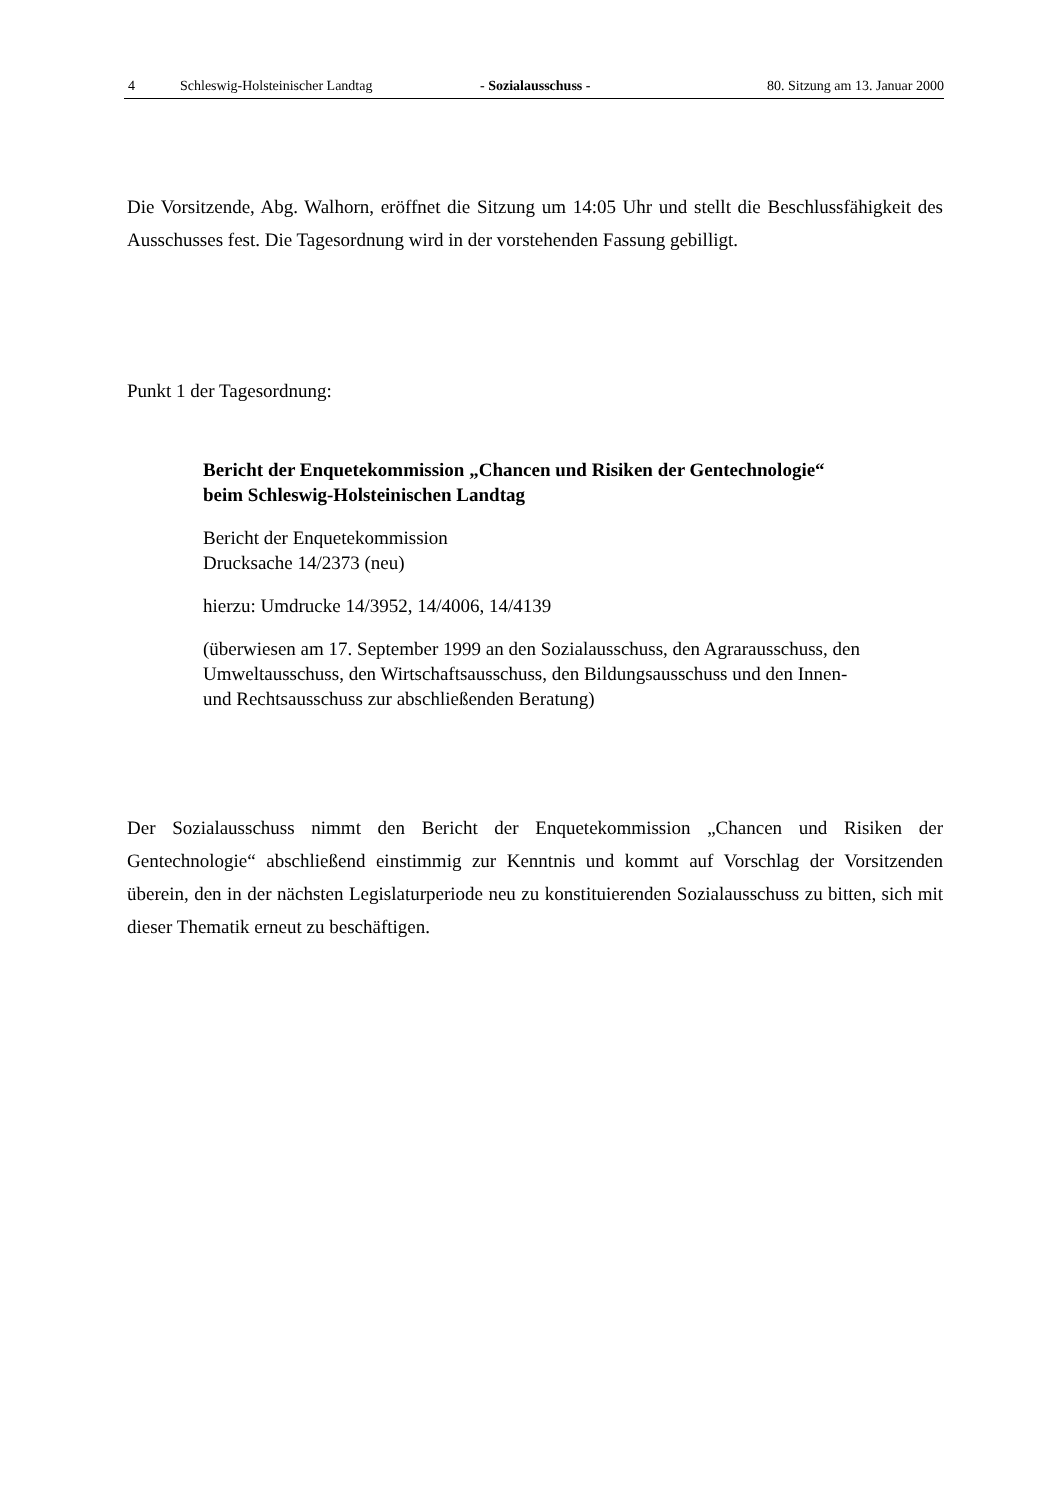4 Schleswig-Holsteinischer Landtag - Sozialausschuss - 80. Sitzung am 13. Januar 2000
Die Vorsitzende, Abg. Walhorn, eröffnet die Sitzung um 14:05 Uhr und stellt die Beschlussfähigkeit des Ausschusses fest. Die Tagesordnung wird in der vorstehenden Fassung gebilligt.
Punkt 1 der Tagesordnung:
Bericht der Enquetekommission „Chancen und Risiken der Gentechnologie“ beim Schleswig-Holsteinischen Landtag
Bericht der Enquetekommission
Drucksache 14/2373 (neu)
hierzu: Umdrucke 14/3952, 14/4006, 14/4139
(überwiesen am 17. September 1999 an den Sozialausschuss, den Agrarausschuss, den Umweltausschuss, den Wirtschaftsausschuss, den Bildungsausschuss und den Innen- und Rechtsausschuss zur abschließenden Beratung)
Der Sozialausschuss nimmt den Bericht der Enquetekommission „Chancen und Risiken der Gentechnologie“ abschließend einstimmig zur Kenntnis und kommt auf Vorschlag der Vorsitzenden überein, den in der nächsten Legislaturperiode neu zu konstituierenden Sozialausschuss zu bitten, sich mit dieser Thematik erneut zu beschäftigen.